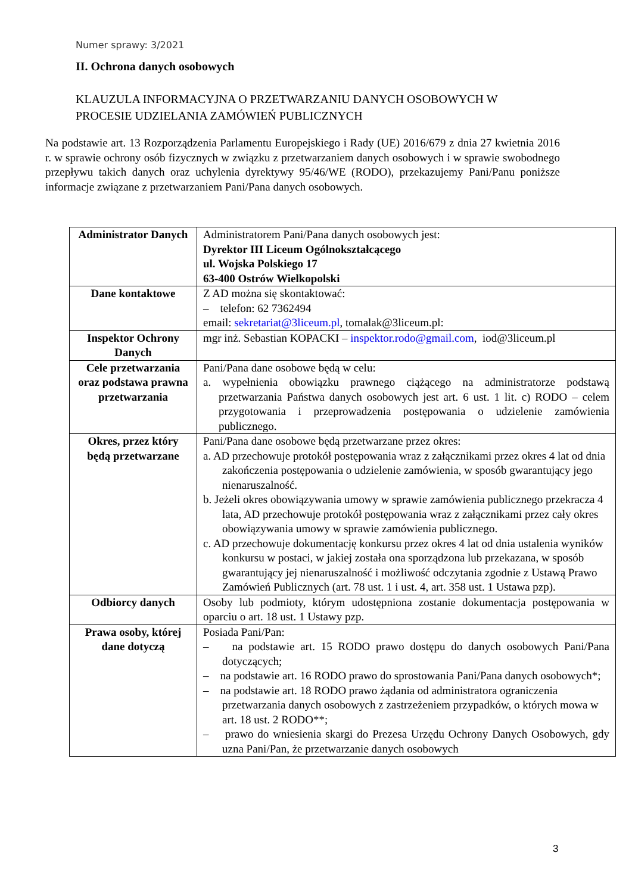Numer sprawy: 3/2021
II. Ochrona danych osobowych
KLAUZULA INFORMACYJNA O PRZETWARZANIU DANYCH OSOBOWYCH W
PROCESIE UDZIELANIA ZAMÓWIEŃ PUBLICZNYCH
Na podstawie art. 13 Rozporządzenia Parlamentu Europejskiego i Rady (UE) 2016/679 z dnia 27 kwietnia 2016 r. w sprawie ochrony osób fizycznych w związku z przetwarzaniem danych osobowych i w sprawie swobodnego przepływu takich danych oraz uchylenia dyrektywy 95/46/WE (RODO), przekazujemy Pani/Panu poniższe informacje związane z przetwarzaniem Pani/Pana danych osobowych.
| Administrator Danych | Administratorem Pani/Pana danych osobowych jest: Dyrektor III Liceum Ogólnokształcącego ul. Wojska Polskiego 17 63-400 Ostrów Wielkopolski |
| Dane kontaktowe | Z AD można się skontaktować: – telefon: 62 7362494 email: sekretariat@3liceum.pl , tomalak@3liceum.pl: |
| Inspektor Ochrony Danych | mgr inż. Sebastian KOPACKI – inspektor.rodo@gmail.com , iod@3liceum.pl |
| Cele przetwarzania oraz podstawa prawna przetwarzania | Pani/Pana dane osobowe będą w celu: a. wypełnienia obowiązku prawnego ciążącego na administratorze podstawą przetwarzania Państwa danych osobowych jest art. 6 ust. 1 lit. c) RODO – celem przygotowania i przeprowadzenia postępowania o udzielenie zamówienia publicznego. |
| Okres, przez który będą przetwarzane | Pani/Pana dane osobowe będą przetwarzane przez okres: a. AD przechowuje protokół postępowania wraz z załącznikami przez okres 4 lat od dnia zakończenia postępowania o udzielenie zamówienia, w sposób gwarantujący jego nienaruszalność. b. Jeżeli okres obowiązywania umowy w sprawie zamówienia publicznego przekracza 4 lata, AD przechowuje protokół postępowania wraz z załącznikami przez cały okres obowiązywania umowy w sprawie zamówienia publicznego. c. AD przechowuje dokumentację konkursu przez okres 4 lat od dnia ustalenia wyników konkursu w postaci, w jakiej została ona sporządzona lub przekazana, w sposób gwarantujący jej nienaruszalność i możliwość odczytania zgodnie z Ustawą Prawo Zamówień Publicznych (art. 78 ust. 1 i ust. 4, art. 358 ust. 1 Ustawa pzp). |
| Odbiorcy danych | Osoby lub podmioty, którym udostępniona zostanie dokumentacja postępowania w oparciu o art. 18 ust. 1 Ustawy pzp. |
| Prawa osoby, której dane dotyczą | Posiada Pani/Pan: – na podstawie art. 15 RODO prawo dostępu do danych osobowych Pani/Pana dotyczących; – na podstawie art. 16 RODO prawo do sprostowania Pani/Pana danych osobowych*; – na podstawie art. 18 RODO prawo żądania od administratora ograniczenia przetwarzania danych osobowych z zastrzeżeniem przypadków, o których mowa w art. 18 ust. 2 RODO**; – prawo do wniesienia skargi do Prezesa Urzędu Ochrony Danych Osobowych, gdy uzna Pani/Pan, że przetwarzanie danych osobowych |
3